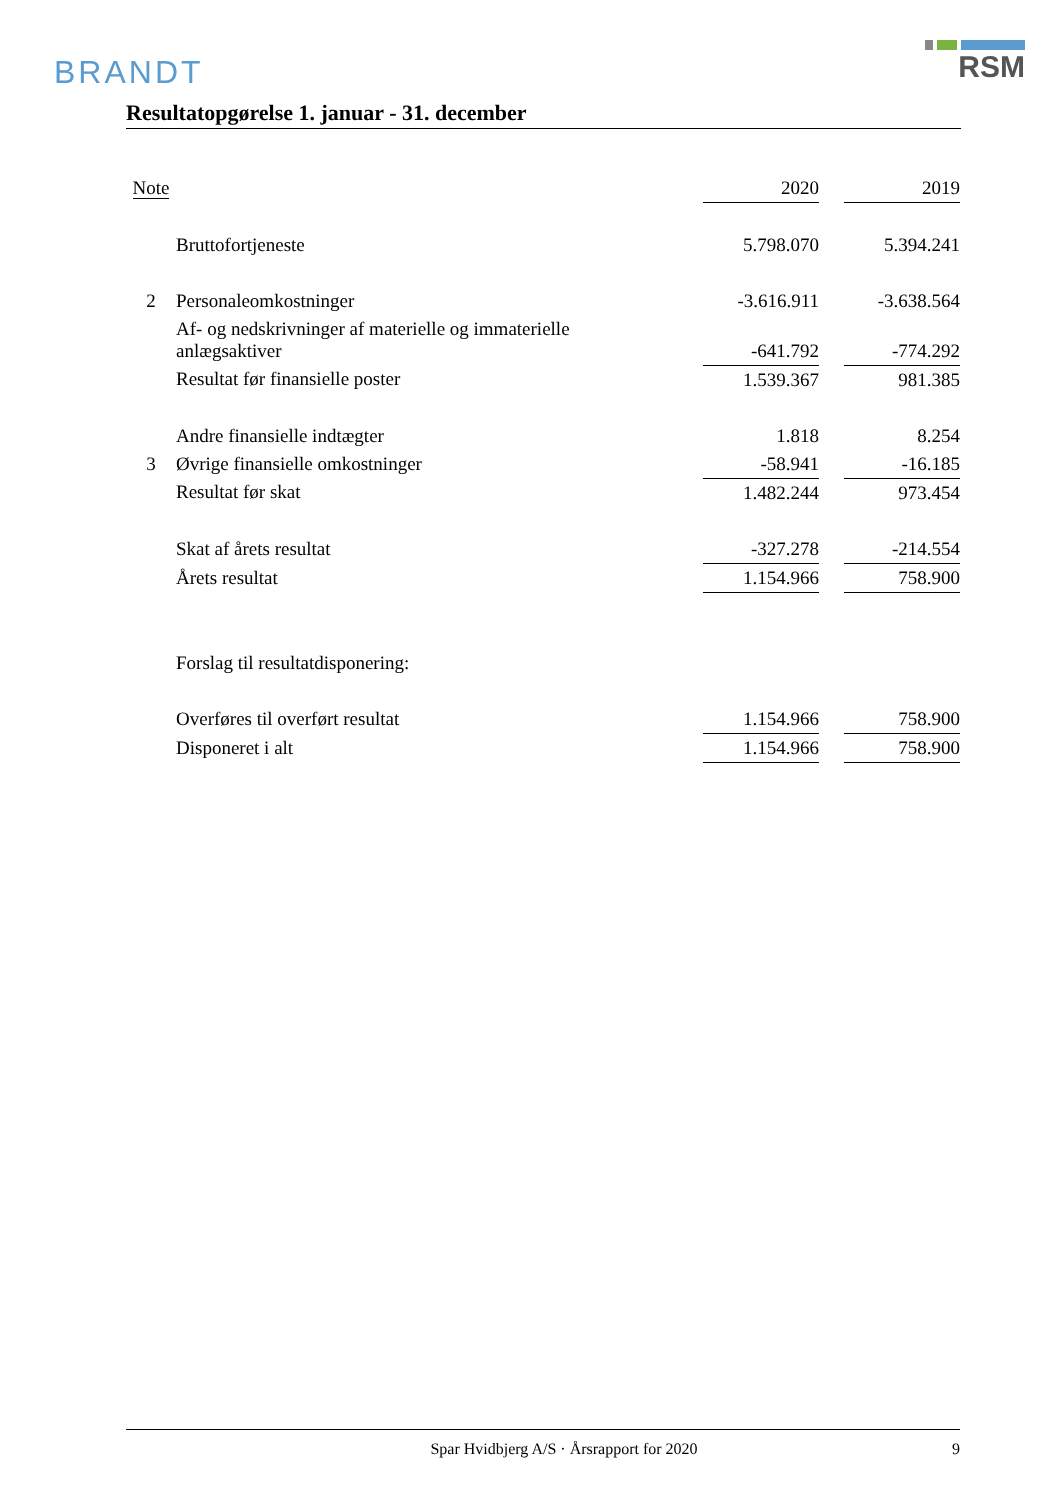BRANDT
RSM
Resultatopgørelse 1. januar - 31. december
| Note | | 2020 | | 2019 |
| --- | --- | --- | --- | --- |
| | Bruttofortjeneste | 5.798.070 | | 5.394.241 |
| 2 | Personaleomkostninger | -3.616.911 | | -3.638.564 |
| | Af- og nedskrivninger af materielle og immaterielle anlægsaktiver | -641.792 | | -774.292 |
| | Resultat før finansielle poster | 1.539.367 | | 981.385 |
| | Andre finansielle indtægter | 1.818 | | 8.254 |
| 3 | Øvrige finansielle omkostninger | -58.941 | | -16.185 |
| | Resultat før skat | 1.482.244 | | 973.454 |
| | Skat af årets resultat | -327.278 | | -214.554 |
| | Årets resultat | 1.154.966 | | 758.900 |
| | Forslag til resultatdisponering: | | | |
| | Overføres til overført resultat | 1.154.966 | | 758.900 |
| | Disponeret i alt | 1.154.966 | | 758.900 |
Spar Hvidbjerg A/S · Årsrapport for 2020 9